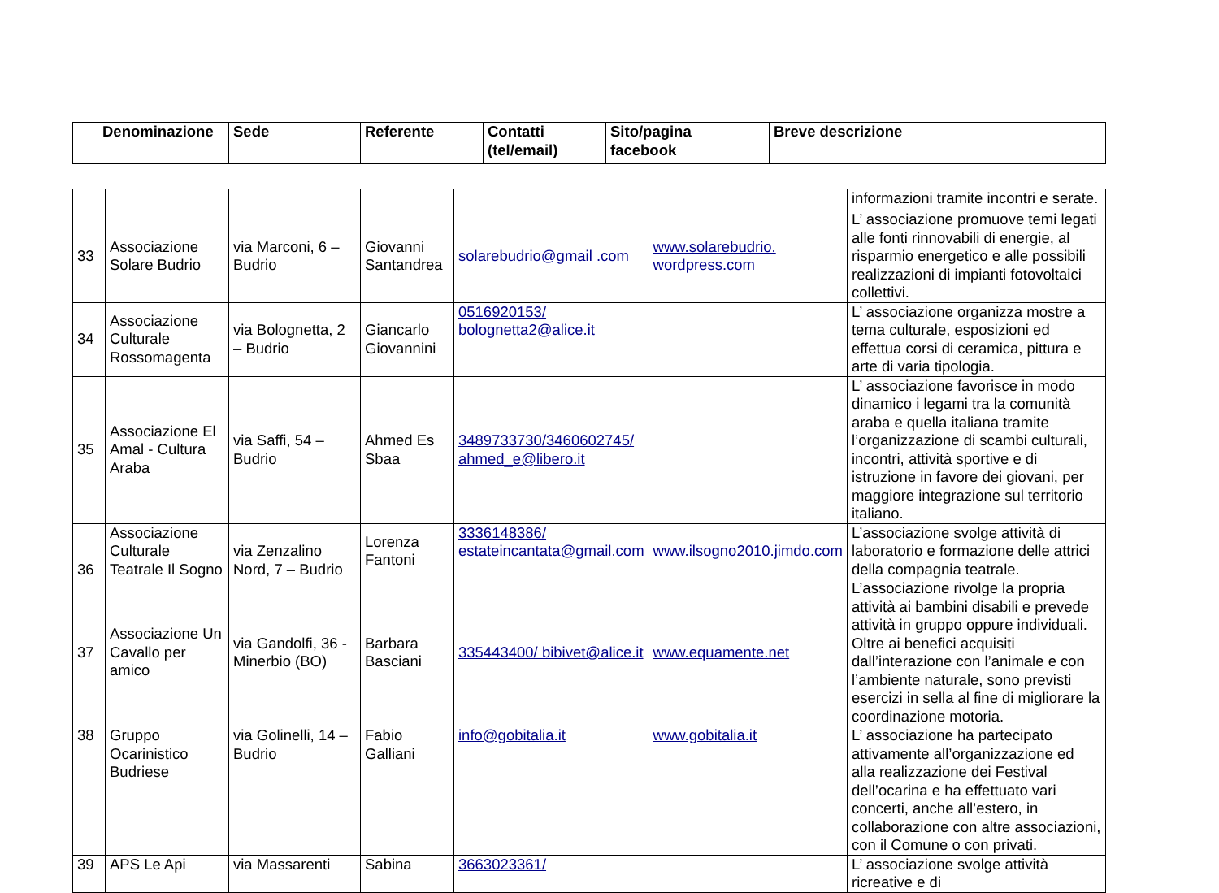| | Denominazione | Sede | Referente | Contatti (tel/email) | Sito/pagina facebook | Breve descrizione |
| --- | --- | --- | --- | --- | --- | --- |
| | | | | | | informazioni tramite incontri e serate. |
| 33 | Associazione Solare Budrio | via Marconi, 6 – Budrio | Giovanni Santandrea | solarebudrio@gmail .com | www.solarebudrio. wordpress.com | L’ associazione promuove temi legati alle fonti rinnovabili di energie, al risparmio energetico e alle possibili realizzazioni di impianti fotovoltaici collettivi. |
| 34 | Associazione Culturale Rossomagenta | via Bolognetta, 2 – Budrio | Giancarlo Giovannini | 0516920153/ bolognetta2@alice.it | | L’ associazione organizza mostre a tema culturale, esposizioni ed effettua corsi di ceramica, pittura e arte di varia tipologia. |
| 35 | Associazione El Amal - Cultura Araba | via Saffi, 54 – Budrio | Ahmed Es Sbaa | 3489733730/3460602745/ ahmed_e@libero.it | | L’ associazione favorisce in modo dinamico i legami tra la comunità araba e quella italiana tramite l’organizzazione di scambi culturali, incontri, attività sportive e di istruzione in favore dei giovani, per maggiore integrazione sul territorio italiano. |
| 36 | Associazione Culturale Teatrale Il Sogno | via Zenzalino Nord, 7 – Budrio | Lorenza Fantoni | 3336148386/ estateincantata@gmail.com | www.ilsogno2010.jimdo.com | L’associazione svolge attività di laboratorio e formazione delle attrici della compagnia teatrale. |
| 37 | Associazione Un Cavallo per amico | via Gandolfi, 36 - Minerbio (BO) | Barbara Basciani | 335443400/ bibivet@alice.it | www.equamente.net | L’associazione rivolge la propria attività ai bambini disabili e prevede attività in gruppo oppure individuali. Oltre ai benefici acquisiti dall’interazione con l’animale e con l’ambiente naturale, sono previsti esercizi in sella al fine di migliorare la coordinazione motoria. |
| 38 | Gruppo Ocarinistico Budriese | via Golinelli, 14 – Budrio | Fabio Galliani | info@gobitalia.it | www.gobitalia.it | L’ associazione ha partecipato attivamente all’organizzazione ed alla realizzazione dei Festival dell’ocarina e ha effettuato vari concerti, anche all’estero, in collaborazione con altre associazioni, con il Comune o con privati. |
| 39 | APS Le Api | via Massarenti | Sabina | 3663023361/ | | L’ associazione svolge attività ricreative e di |